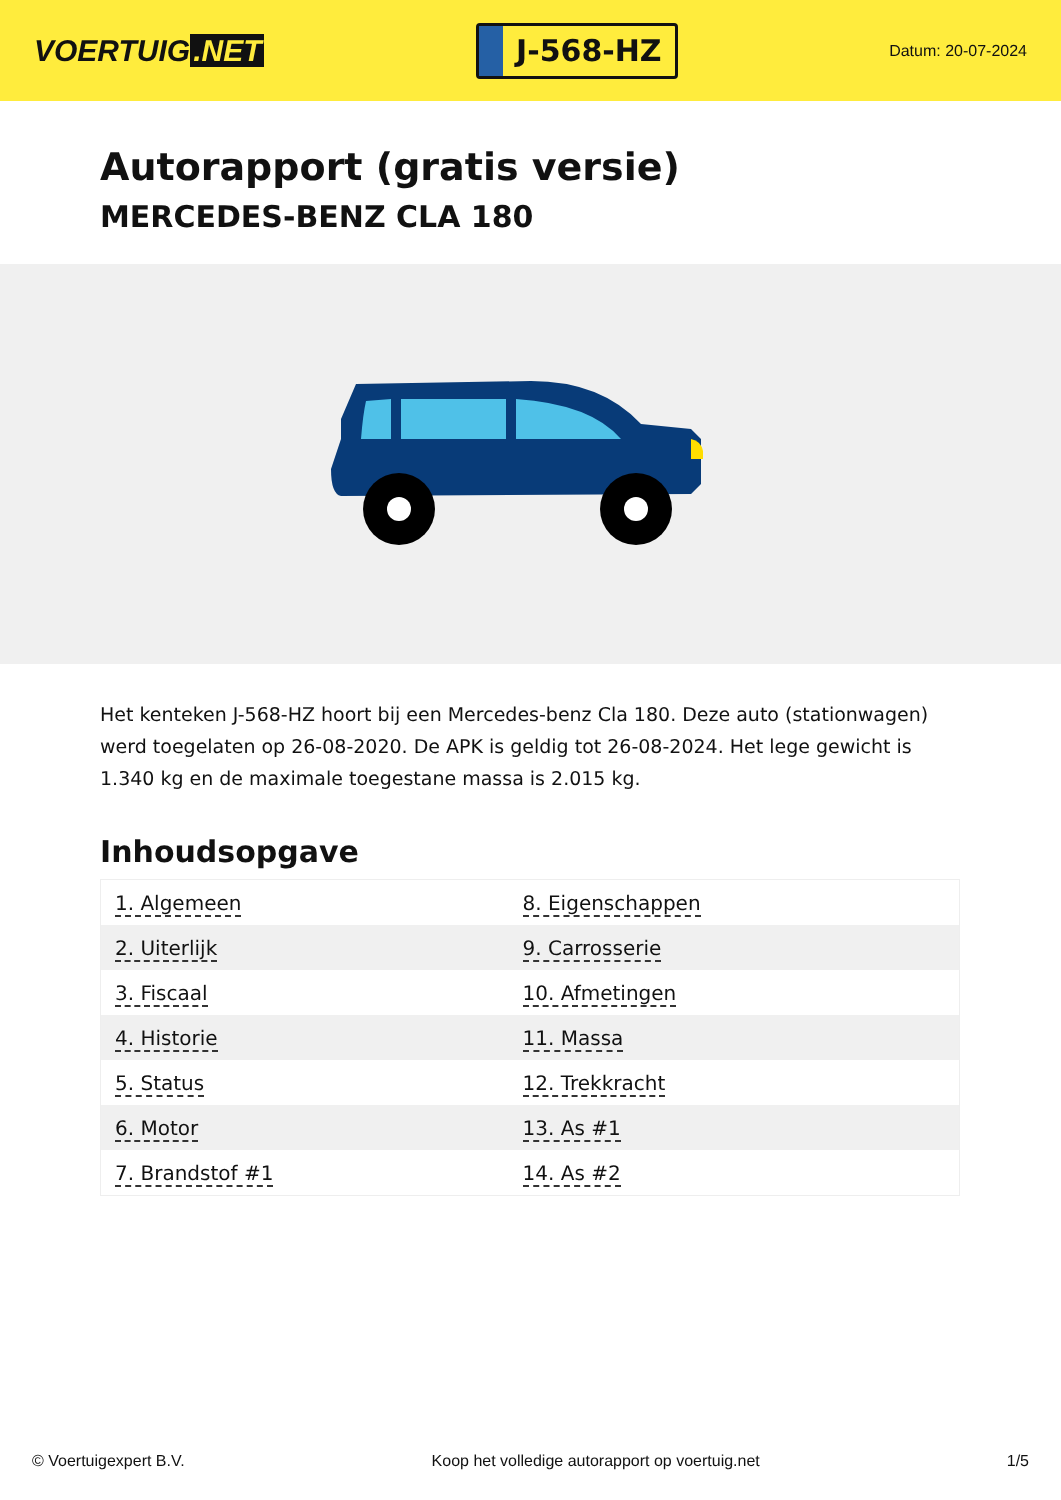VOERTUIG.NET
J-568-HZ
Datum: 20-07-2024
Autorapport (gratis versie)
MERCEDES-BENZ CLA 180
Het kenteken J-568-HZ hoort bij een Mercedes-benz Cla 180. Deze auto (stationwagen) werd toegelaten op 26-08-2020. De APK is geldig tot 26-08-2024. Het lege gewicht is 1.340 kg en de maximale toegestane massa is 2.015 kg.
Inhoudsopgave
| 1. Algemeen | 8. Eigenschappen |
| 2. Uiterlijk | 9. Carrosserie |
| 3. Fiscaal | 10. Afmetingen |
| 4. Historie | 11. Massa |
| 5. Status | 12. Trekkracht |
| 6. Motor | 13. As #1 |
| 7. Brandstof #1 | 14. As #2 |
© Voertuigexpert B.V. Koop het volledige autorapport op voertuig.net 1/5